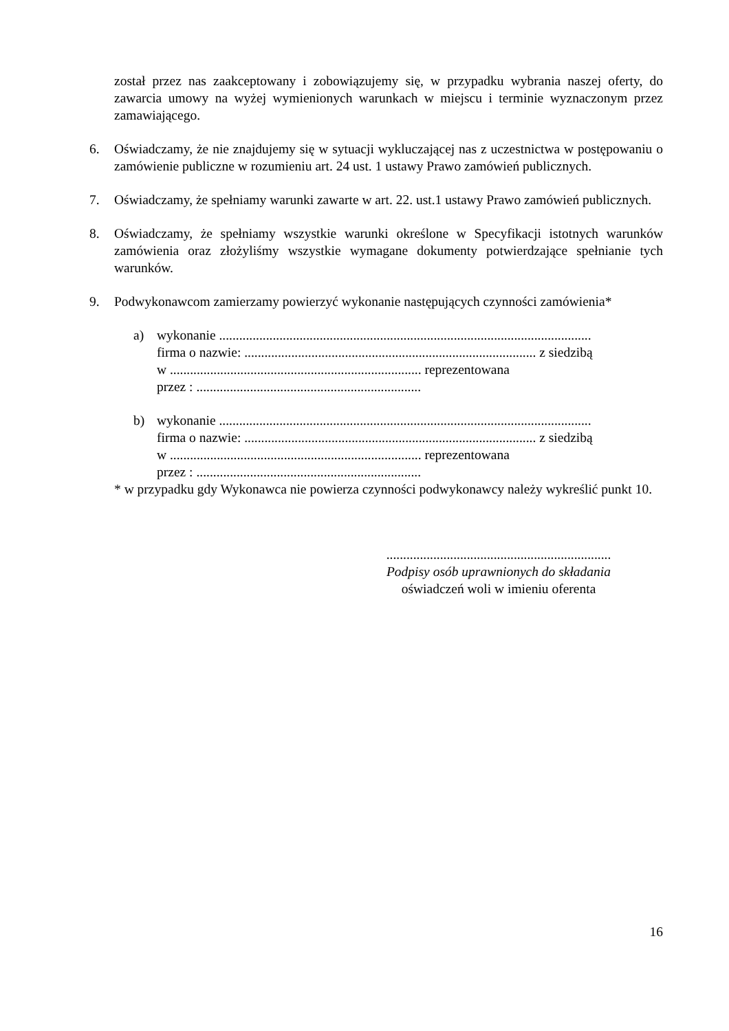został przez nas zaakceptowany i zobowiązujemy się, w przypadku wybrania naszej oferty, do zawarcia umowy na wyżej wymienionych warunkach w miejscu i terminie wyznaczonym przez zamawiającego.
6. Oświadczamy, że nie znajdujemy się w sytuacji wykluczającej nas z uczestnictwa w postępowaniu o zamówienie publiczne w rozumieniu art. 24 ust. 1 ustawy Prawo zamówień publicznych.
7. Oświadczamy, że spełniamy warunki zawarte w art. 22. ust.1 ustawy Prawo zamówień publicznych.
8. Oświadczamy, że spełniamy wszystkie warunki określone w Specyfikacji istotnych warunków zamówienia oraz złożyliśmy wszystkie wymagane dokumenty potwierdzające spełnianie tych warunków.
9. Podwykonawcom zamierzamy powierzyć wykonanie następujących czynności zamówienia*
a) wykonanie ...............................................................................................................
firma o nazwie: ....................................................................................... z siedzibą
w ........................................................................... reprezentowana
przez : ...................................................................
b) wykonanie ...............................................................................................................
firma o nazwie: ....................................................................................... z siedzibą
w ........................................................................... reprezentowana
przez : ...................................................................
* w przypadku gdy Wykonawca nie powierza czynności podwykonawcy należy wykreślić punkt 10.
...................................................................
Podpisy osób uprawnionych do składania
oświadczeń woli w imieniu oferenta
16